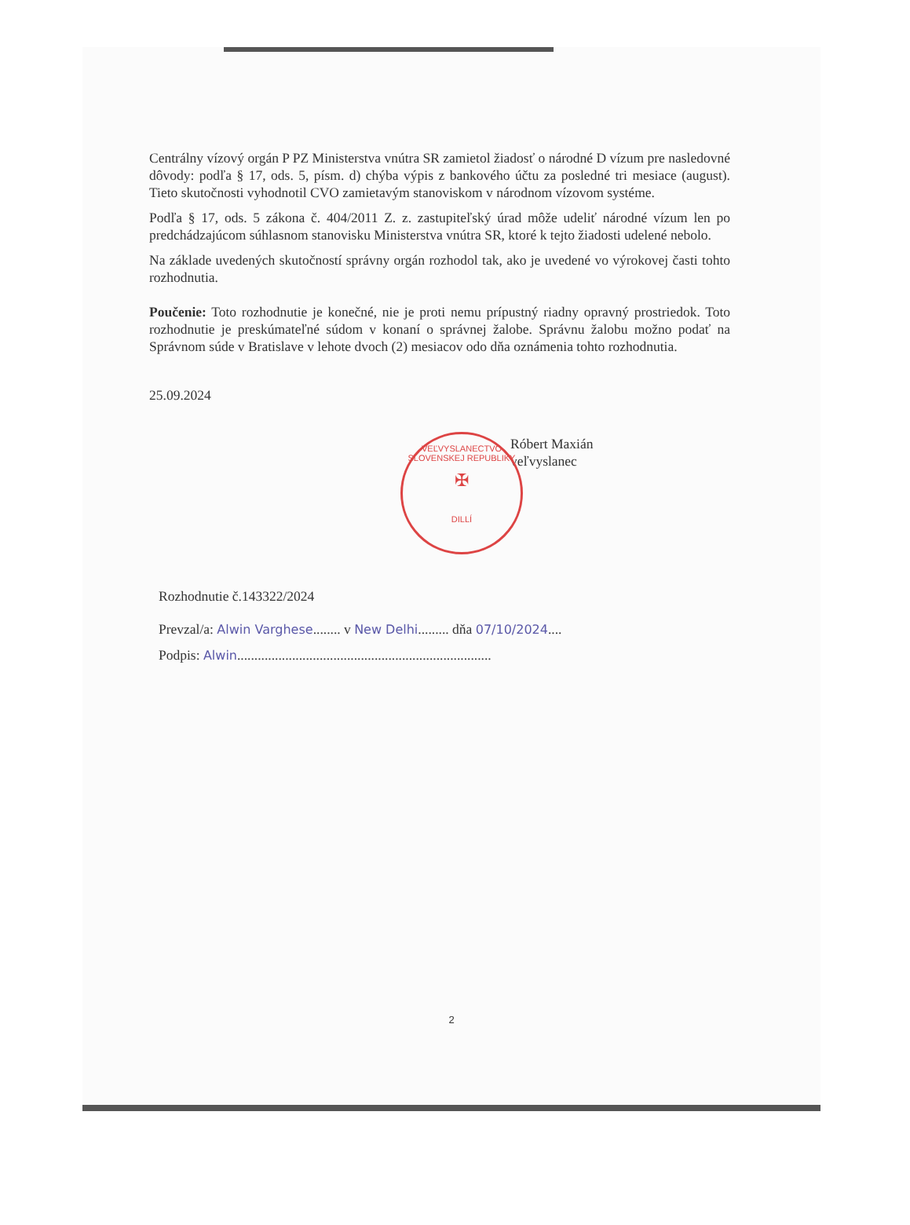Centrálny vízový orgán P PZ Ministerstva vnútra SR zamietol žiadosť o národné D vízum pre nasledovné dôvody: podľa § 17, ods. 5, písm. d) chýba výpis z bankového účtu za posledné tri mesiace (august). Tieto skutočnosti vyhodnotil CVO zamietavým stanoviskom v národnom vízovom systéme.
Podľa § 17, ods. 5 zákona č. 404/2011 Z. z. zastupiteľský úrad môže udeliť národné vízum len po predchádzajúcom súhlasnom stanovisku Ministerstva vnútra SR, ktoré k tejto žiadosti udelené nebolo.
Na základe uvedených skutočností správny orgán rozhodol tak, ako je uvedené vo výrokovej časti tohto rozhodnutia.
Poučenie: Toto rozhodnutie je konečné, nie je proti nemu prípustný riadny opravný prostriedok. Toto rozhodnutie je preskúmateľné súdom v konaní o správnej žalobe. Správnu žalobu možno podať na Správnom súde v Bratislave v lehote dvoch (2) mesiacov odo dňa oznámenia tohto rozhodnutia.
25.09.2024
Róbert Maxián
veľvyslanec
Rozhodnutie č.143322/2024
Prevzal/a: Alwin Varghese........ v New Delhi......... dňa 07/10/2024....
Podpis: Alwin..........................................................................
VEĽVYSLANECTVO SLOVENSKEJ REPUBLIKY
✠
DILLÍ
2